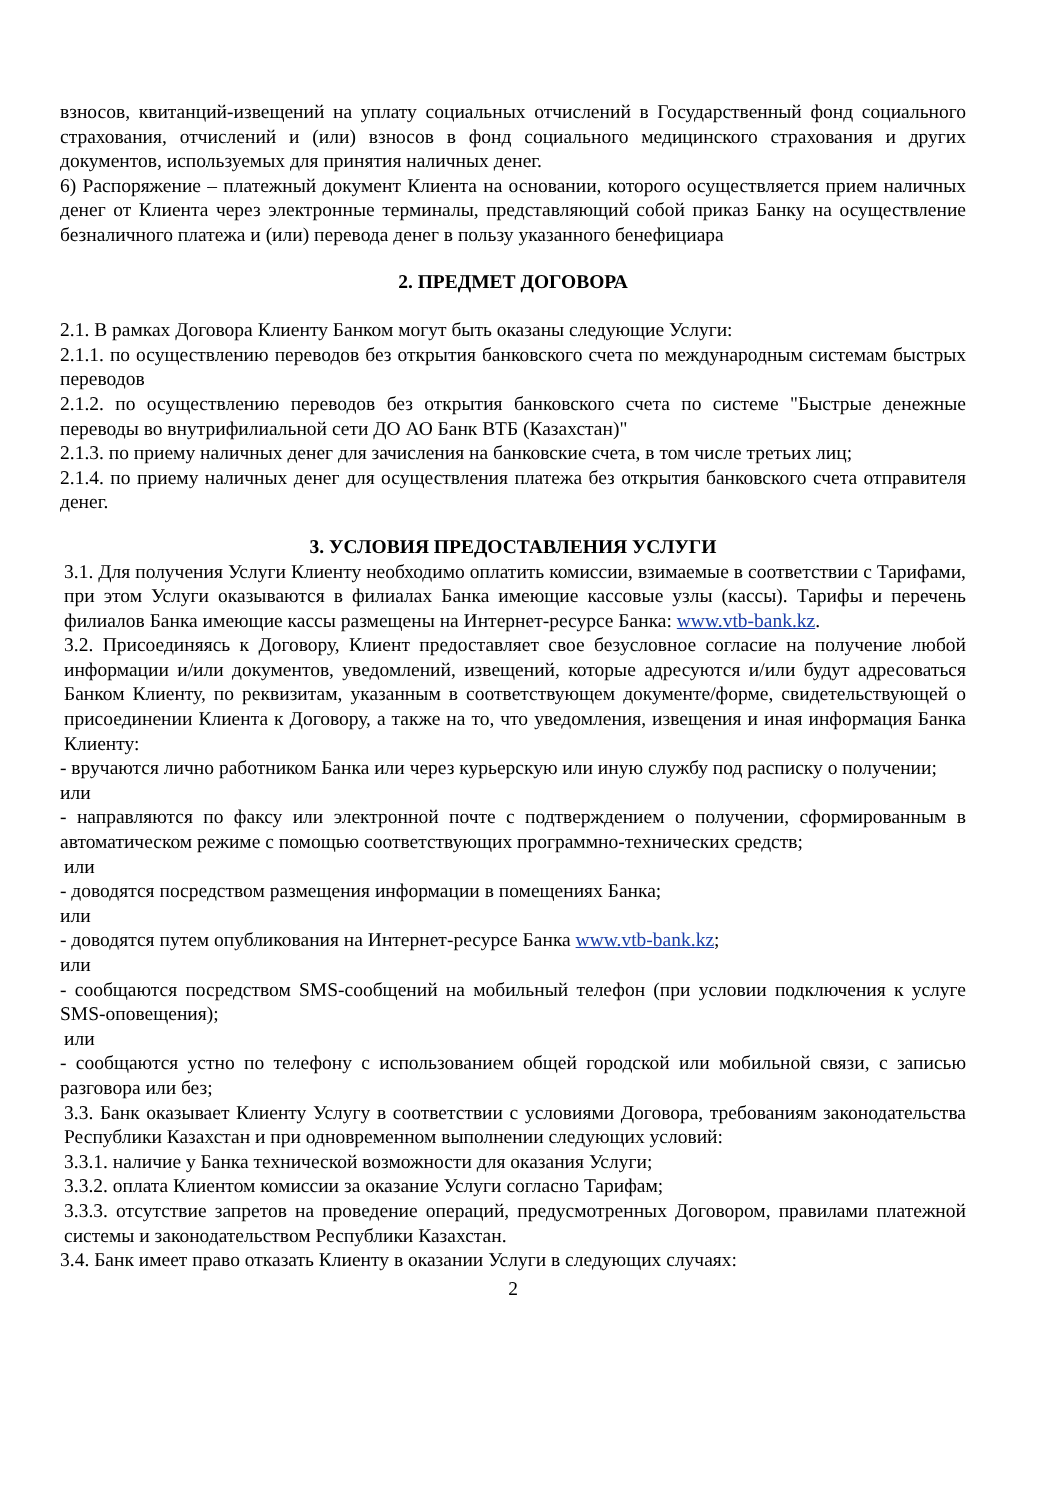взносов, квитанций-извещений на уплату социальных отчислений в Государственный фонд социального страхования, отчислений и (или) взносов в фонд социального медицинского страхования и других документов, используемых для принятия наличных денег.
6) Распоряжение – платежный документ Клиента на основании, которого осуществляется прием наличных денег от Клиента через электронные терминалы, представляющий собой приказ Банку на осуществление безналичного платежа и (или) перевода денег в пользу указанного бенефициара
2. ПРЕДМЕТ ДОГОВОРА
2.1. В рамках Договора Клиенту Банком могут быть оказаны следующие Услуги:
2.1.1. по осуществлению переводов без открытия банковского счета по международным системам быстрых переводов
2.1.2. по осуществлению переводов без открытия банковского счета по системе "Быстрые денежные переводы во внутрифилиальной сети ДО АО Банк ВТБ (Казахстан)"
2.1.3. по приему наличных денег для зачисления на банковские счета, в том числе третьих лиц;
2.1.4. по приему наличных денег для осуществления платежа без открытия банковского счета отправителя денег.
3. УСЛОВИЯ ПРЕДОСТАВЛЕНИЯ УСЛУГИ
3.1. Для получения Услуги Клиенту необходимо оплатить комиссии, взимаемые в соответствии с Тарифами, при этом Услуги оказываются в филиалах Банка имеющие кассовые узлы (кассы). Тарифы и перечень филиалов Банка имеющие кассы размещены на Интернет-ресурсе Банка: www.vtb-bank.kz.
3.2. Присоединяясь к Договору, Клиент предоставляет свое безусловное согласие на получение любой информации и/или документов, уведомлений, извещений, которые адресуются и/или будут адресоваться Банком Клиенту, по реквизитам, указанным в соответствующем документе/форме, свидетельствующей о присоединении Клиента к Договору, а также на то, что уведомления, извещения и иная информация Банка Клиенту:
- вручаются лично работником Банка или через курьерскую или иную службу под расписку о получении;
или
- направляются по факсу или электронной почте с подтверждением о получении, сформированным в автоматическом режиме с помощью соответствующих программно-технических средств;
или
- доводятся посредством размещения информации в помещениях Банка;
или
- доводятся путем опубликования на Интернет-ресурсе Банка www.vtb-bank.kz;
или
- сообщаются посредством SMS-сообщений на мобильный телефон (при условии подключения к услуге SMS-оповещения);
или
- сообщаются устно по телефону с использованием общей городской или мобильной связи, с записью разговора или без;
3.3. Банк оказывает Клиенту Услугу в соответствии с условиями Договора, требованиям законодательства Республики Казахстан и при одновременном выполнении следующих условий:
3.3.1. наличие у Банка технической возможности для оказания Услуги;
3.3.2. оплата Клиентом комиссии за оказание Услуги согласно Тарифам;
3.3.3. отсутствие запретов на проведение операций, предусмотренных Договором, правилами платежной системы и законодательством Республики Казахстан.
3.4. Банк имеет право отказать Клиенту в оказании Услуги в следующих случаях:
2